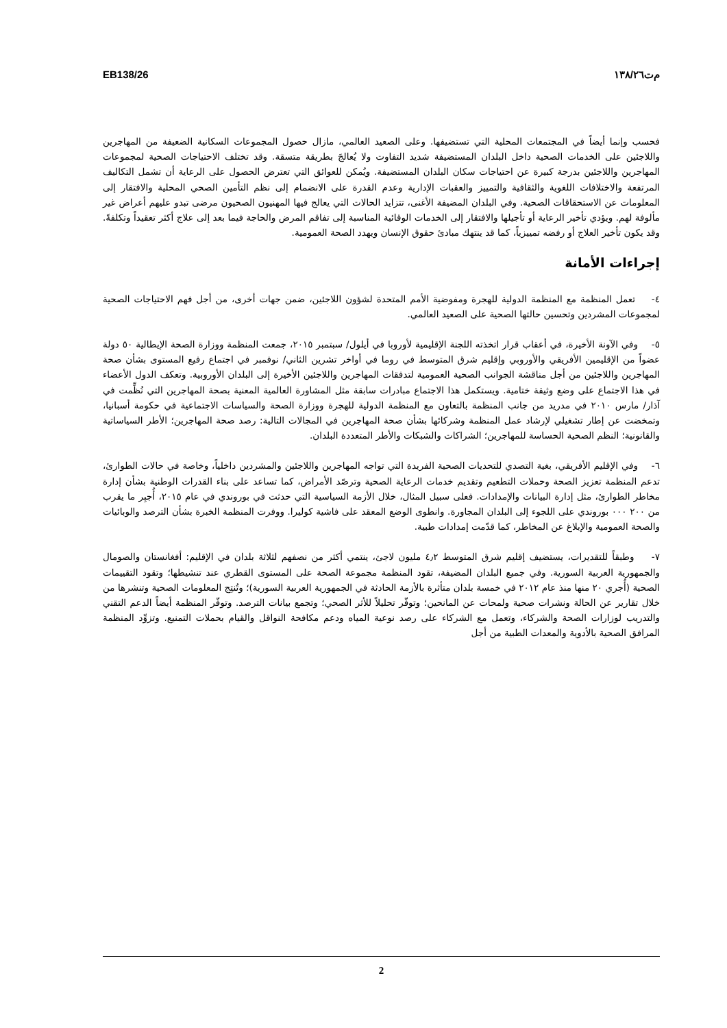EB138/26 م‌ت١٣٨/٢٦
فحسب وإنما أيضاً في المجتمعات المحلية التي تستضيفها. وعلى الصعيد العالمي، مازال حصول المجموعات السكانية الضعيفة من المهاجرين واللاجئين على الخدمات الصحية داخل البلدان المستضيفة شديد التفاوت ولا يُعالجَ بطريقة متسقة. وقد تختلف الاحتياجات الصحية لمجموعات المهاجرين واللاجئين بدرجة كبيرة عن احتياجات سكان البلدان المستضيفة. ويُمكن للعوائق التي تعترض الحصول على الرعاية أن تشمل التكاليف المرتفعة والاختلافات اللغوية والثقافية والتمييز والعقبات الإدارية وعدم القدرة على الانضمام إلى نظم التأمين الصحي المحلية والافتقار إلى المعلومات عن الاستحقاقات الصحية. وفي البلدان المضيفة الأغنى، تتزايد الحالات التي يعالج فيها المهنيون الصحيون مرضى تبدو عليهم أعراض غير مألوفة لهم. ويؤدي تأخير الرعاية أو تأجيلها والافتقار إلى الخدمات الوقائية المناسبة إلى تفاقم المرض والحاجة فيما بعد إلى علاج أكثر تعقيداً وتكلفةً. وقد يكون تأخير العلاج أو رفضه تمييزياً، كما قد ينتهك مبادئ حقوق الإنسان ويهدد الصحة العمومية.
إجراءات الأمانة
٤- تعمل المنظمة مع المنظمة الدولية للهجرة ومفوضية الأمم المتحدة لشؤون اللاجئين، ضمن جهات أخرى، من أجل فهم الاحتياجات الصحية لمجموعات المشردين وتحسين حالتها الصحية على الصعيد العالمي.
٥- وفي الآونة الأخيرة، في أعقاب قرار اتخذته اللجنة الإقليمية لأوروبا في أيلول/ سبتمبر ٢٠١٥، جمعت المنظمة ووزارة الصحة الإيطالية ٥٠ دولة عضواً من الإقليمين الأفريقي والأوروبي وإقليم شرق المتوسط في روما في أواخر تشرين الثاني/ نوفمبر في اجتماع رفيع المستوى بشأن صحة المهاجرين واللاجئين من أجل مناقشة الجوانب الصحية العمومية لتدفقات المهاجرين واللاجئين الأخيرة إلى البلدان الأوروبية. وتعكف الدول الأعضاء في هذا الاجتماع على وضع وثيقة ختامية. ويستكمل هذا الاجتماع مبادرات سابقة مثل المشاورة العالمية المعنية بصحة المهاجرين التي نُظِّمت في آذار/ مارس ٢٠١٠ في مدريد من جانب المنظمة بالتعاون مع المنظمة الدولية للهجرة ووزارة الصحة والسياسات الاجتماعية في حكومة أسبانيا، وتمخضت عن إطار تشغيلي لإرشاد عمل المنظمة وشركائها بشأن صحة المهاجرين في المجالات التالية: رصد صحة المهاجرين؛ الأطر السياساتية والقانونية؛ النظم الصحية الحساسة للمهاجرين؛ الشراكات والشبكات والأطر المتعددة البلدان.
٦- وفي الإقليم الأفريقي، بغية التصدي للتحديات الصحية الفريدة التي تواجه المهاجرين واللاجئين والمشردين داخلياً، وخاصة في حالات الطوارئ، تدعم المنظمة تعزيز الصحة وحملات التطعيم وتقديم خدمات الرعاية الصحية وترصّد الأمراض، كما تساعد على بناء القدرات الوطنية بشأن إدارة مخاطر الطوارئ، مثل إدارة البيانات والإمدادات. فعلى سبيل المثال، خلال الأزمة السياسية التي حدثت في بوروندي في عام ٢٠١٥، أُجبِر ما يقرب من ٢٠٠ ٠٠٠ بوروندي على اللجوء إلى البلدان المجاورة. وانطوى الوضع المعقد على فاشية كوليرا. ووفرت المنظمة الخبرة بشأن الترصد والوبائيات والصحة العمومية والإبلاغ عن المخاطر، كما قدّمت إمدادات طبية.
٧- وطبقاً للتقديرات، يستضيف إقليم شرق المتوسط ٤٫٢ مليون لاجئ، ينتمي أكثر من نصفهم لثلاثة بلدان في الإقليم: أفغانستان والصومال والجمهورية العربية السورية. وفي جميع البلدان المضيفة، تقود المنظمة مجموعة الصحة على المستوى القطري عند تنشيطها؛ وتقود التقييمات الصحية (أُجري ٢٠ منها منذ عام ٢٠١٢ في خمسة بلدان متأثرة بالأزمة الحادثة في الجمهورية العربية السورية)؛ وتُنتِج المعلومات الصحية وتنشرها من خلال تقارير عن الحالة ونشرات صحية ولمحات عن المانحين؛ وتوفّر تحليلاً للأثر الصحي؛ وتجمع بيانات الترصد. وتوفّر المنظمة أيضاً الدعم التقني والتدريب لوزارات الصحة والشركاء، وتعمل مع الشركاء على رصد نوعية المياه ودعم مكافحة النواقل والقيام بحملات التمنيع. وتزوِّد المنظمة المرافق الصحية بالأدوية والمعدات الطبية من أجل
2